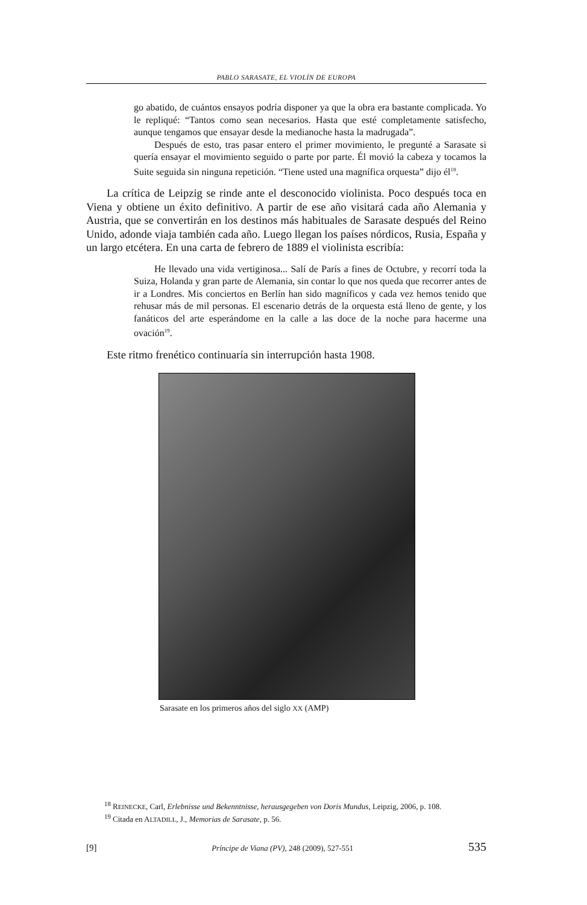PABLO SARASATE, EL VIOLÍN DE EUROPA
go abatido, de cuántos ensayos podría disponer ya que la obra era bastante complicada. Yo le repliqué: “Tantos como sean necesarios. Hasta que esté completamente satisfecho, aunque tengamos que ensayar desde la medianoche hasta la madrugada”.
Después de esto, tras pasar entero el primer movimiento, le pregunté a Sarasate si quería ensayar el movimiento seguido o parte por parte. Él movió la cabeza y tocamos la Suite seguida sin ninguna repetición. “Tiene usted una magnífica orquesta” dijo él<sup>18</sup>.
La crítica de Leipzig se rinde ante el desconocido violinista. Poco después toca en Viena y obtiene un éxito definitivo. A partir de ese año visitará cada año Alemania y Austria, que se convertirán en los destinos más habituales de Sarasate después del Reino Unido, adonde viaja también cada año. Luego llegan los países nórdicos, Rusia, España y un largo etcétera. En una carta de febrero de 1889 el violinista escribía:
He llevado una vida vertiginosa... Salí de París a fines de Octubre, y recorrí toda la Suiza, Holanda y gran parte de Alemania, sin contar lo que nos queda que recorrer antes de ir a Londres. Mis conciertos en Berlín han sido magníficos y cada vez hemos tenido que rehusar más de mil personas. El escenario detrás de la orquesta está lleno de gente, y los fanáticos del arte esperándome en la calle a las doce de la noche para hacerme una ovación<sup>19</sup>.
Este ritmo frenético continuaría sin interrupción hasta 1908.
Sarasate en los primeros años del siglo XX (AMP)
<sup>18</sup> REINECKE, Carl, Erlebnisse und Bekenntnisse, herausgegeben von Doris Mundus, Leipzig, 2006, p. 108.
<sup>19</sup> Citada en ALTADILL, J., Memorias de Sarasate, p. 56.
[9] Príncipe de Viana (PV), 248 (2009), 527-551 535